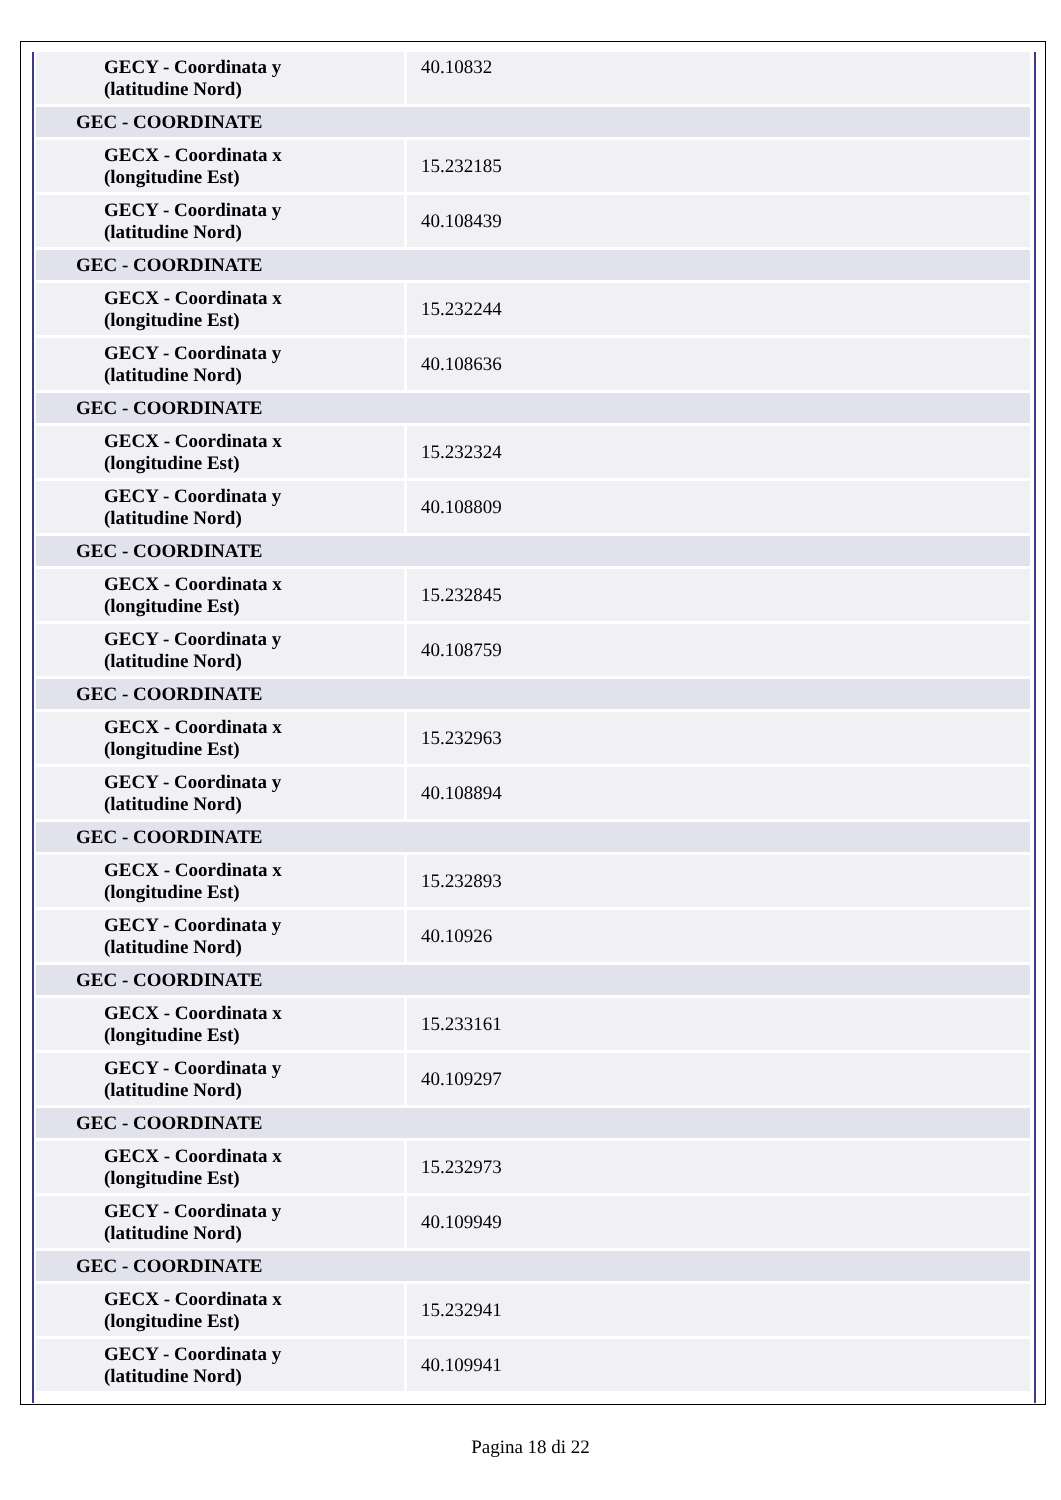| GECY - Coordinata y (latitudine Nord) | 40.10832 |
| GEC - COORDINATE | |
| GECX - Coordinata x (longitudine Est) | 15.232185 |
| GECY - Coordinata y (latitudine Nord) | 40.108439 |
| GEC - COORDINATE | |
| GECX - Coordinata x (longitudine Est) | 15.232244 |
| GECY - Coordinata y (latitudine Nord) | 40.108636 |
| GEC - COORDINATE | |
| GECX - Coordinata x (longitudine Est) | 15.232324 |
| GECY - Coordinata y (latitudine Nord) | 40.108809 |
| GEC - COORDINATE | |
| GECX - Coordinata x (longitudine Est) | 15.232845 |
| GECY - Coordinata y (latitudine Nord) | 40.108759 |
| GEC - COORDINATE | |
| GECX - Coordinata x (longitudine Est) | 15.232963 |
| GECY - Coordinata y (latitudine Nord) | 40.108894 |
| GEC - COORDINATE | |
| GECX - Coordinata x (longitudine Est) | 15.232893 |
| GECY - Coordinata y (latitudine Nord) | 40.10926 |
| GEC - COORDINATE | |
| GECX - Coordinata x (longitudine Est) | 15.233161 |
| GECY - Coordinata y (latitudine Nord) | 40.109297 |
| GEC - COORDINATE | |
| GECX - Coordinata x (longitudine Est) | 15.232973 |
| GECY - Coordinata y (latitudine Nord) | 40.109949 |
| GEC - COORDINATE | |
| GECX - Coordinata x (longitudine Est) | 15.232941 |
| GECY - Coordinata y (latitudine Nord) | 40.109941 |
Pagina 18 di 22